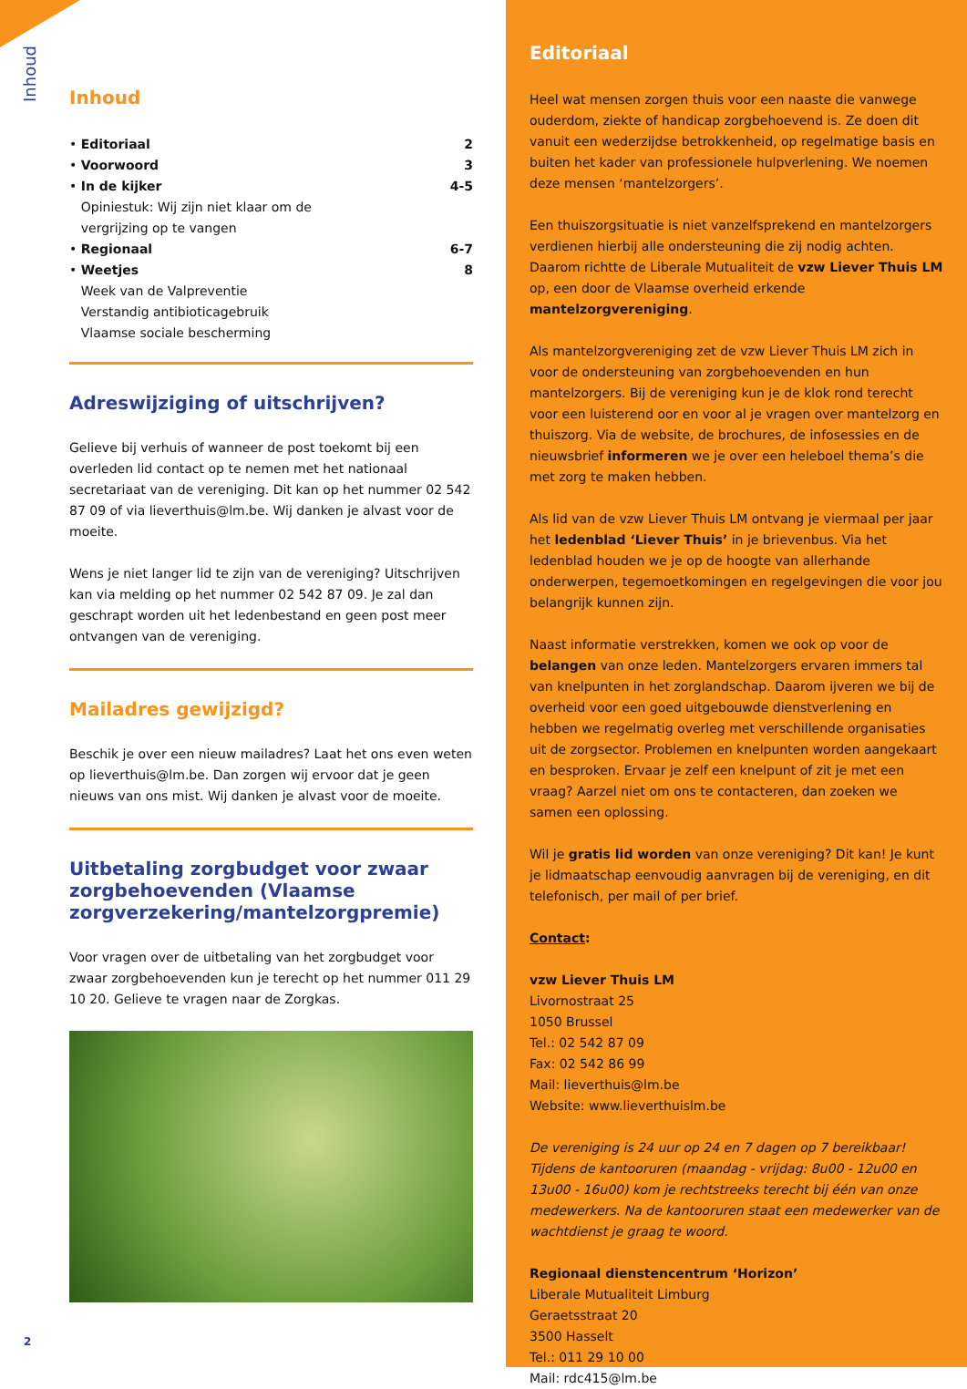Inhoud
Inhoud
| • | Editoriaal | 2 |
| • | Voorwoord | 3 |
| • | In de kijker Opiniestuk: Wij zijn niet klaar om de vergrijzing op te vangen | 4-5 |
| • | Regionaal | 6-7 |
| • | Weetjes Week van de Valpreventie Verstandig antibioticagebruik Vlaamse sociale bescherming | 8 |
Adreswijziging of uitschrijven?
Gelieve bij verhuis of wanneer de post toekomt bij een overleden lid contact op te nemen met het nationaal secretariaat van de vereniging. Dit kan op het nummer 02 542 87 09 of via lieverthuis@lm.be. Wij danken je alvast voor de moeite.
Wens je niet langer lid te zijn van de vereniging? Uitschrijven kan via melding op het nummer 02 542 87 09. Je zal dan geschrapt worden uit het ledenbestand en geen post meer ontvangen van de vereniging.
Mailadres gewijzigd?
Beschik je over een nieuw mailadres? Laat het ons even weten op lieverthuis@lm.be. Dan zorgen wij ervoor dat je geen nieuws van ons mist. Wij danken je alvast voor de moeite.
Uitbetaling zorgbudget voor zwaar zorgbehoevenden (Vlaamse zorgverzekering/mantelzorgpremie)
Voor vragen over de uitbetaling van het zorgbudget voor zwaar zorgbehoevenden kun je terecht op het nummer 011 29 10 20. Gelieve te vragen naar de Zorgkas.
Editoriaal
Heel wat mensen zorgen thuis voor een naaste die vanwege ouderdom, ziekte of handicap zorgbehoevend is. Ze doen dit vanuit een wederzijdse betrokkenheid, op regelmatige basis en buiten het kader van professionele hulpverlening. We noemen deze mensen ‘mantelzorgers’.
Een thuiszorgsituatie is niet vanzelfsprekend en mantelzorgers verdienen hierbij alle ondersteuning die zij nodig achten. Daarom richtte de Liberale Mutualiteit de vzw Liever Thuis LM op, een door de Vlaamse overheid erkende mantelzorgvereniging.
Als mantelzorgvereniging zet de vzw Liever Thuis LM zich in voor de ondersteuning van zorgbehoevenden en hun mantelzorgers. Bij de vereniging kun je de klok rond terecht voor een luisterend oor en voor al je vragen over mantelzorg en thuiszorg. Via de website, de brochures, de infosessies en de nieuwsbrief informeren we je over een heleboel thema’s die met zorg te maken hebben.
Als lid van de vzw Liever Thuis LM ontvang je viermaal per jaar het ledenblad ‘Liever Thuis’ in je brievenbus. Via het ledenblad houden we je op de hoogte van allerhande onderwerpen, tegemoetkomingen en regelgevingen die voor jou belangrijk kunnen zijn.
Naast informatie verstrekken, komen we ook op voor de belangen van onze leden. Mantelzorgers ervaren immers tal van knelpunten in het zorglandschap. Daarom ijveren we bij de overheid voor een goed uitgebouwde dienstverlening en hebben we regelmatig overleg met verschillende organisaties uit de zorgsector. Problemen en knelpunten worden aangekaart en besproken. Ervaar je zelf een knelpunt of zit je met een vraag? Aarzel niet om ons te contacteren, dan zoeken we samen een oplossing.
Wil je gratis lid worden van onze vereniging? Dit kan! Je kunt je lidmaatschap eenvoudig aanvragen bij de vereniging, en dit telefonisch, per mail of per brief.
Contact:
vzw Liever Thuis LM
Livornostraat 25
1050 Brussel
Tel.: 02 542 87 09
Fax: 02 542 86 99
Mail: lieverthuis@lm.be
Website: www.lieverthuislm.be
De vereniging is 24 uur op 24 en 7 dagen op 7 bereikbaar! Tijdens de kantooruren (maandag - vrijdag: 8u00 - 12u00 en 13u00 - 16u00) kom je rechtstreeks terecht bij één van onze medewerkers. Na de kantooruren staat een medewerker van de wachtdienst je graag te woord.
Regionaal dienstencentrum ‘Horizon’
Liberale Mutualiteit Limburg
Geraetsstraat 20
3500 Hasselt
Tel.: 011 29 10 00
Mail: rdc415@lm.be
2